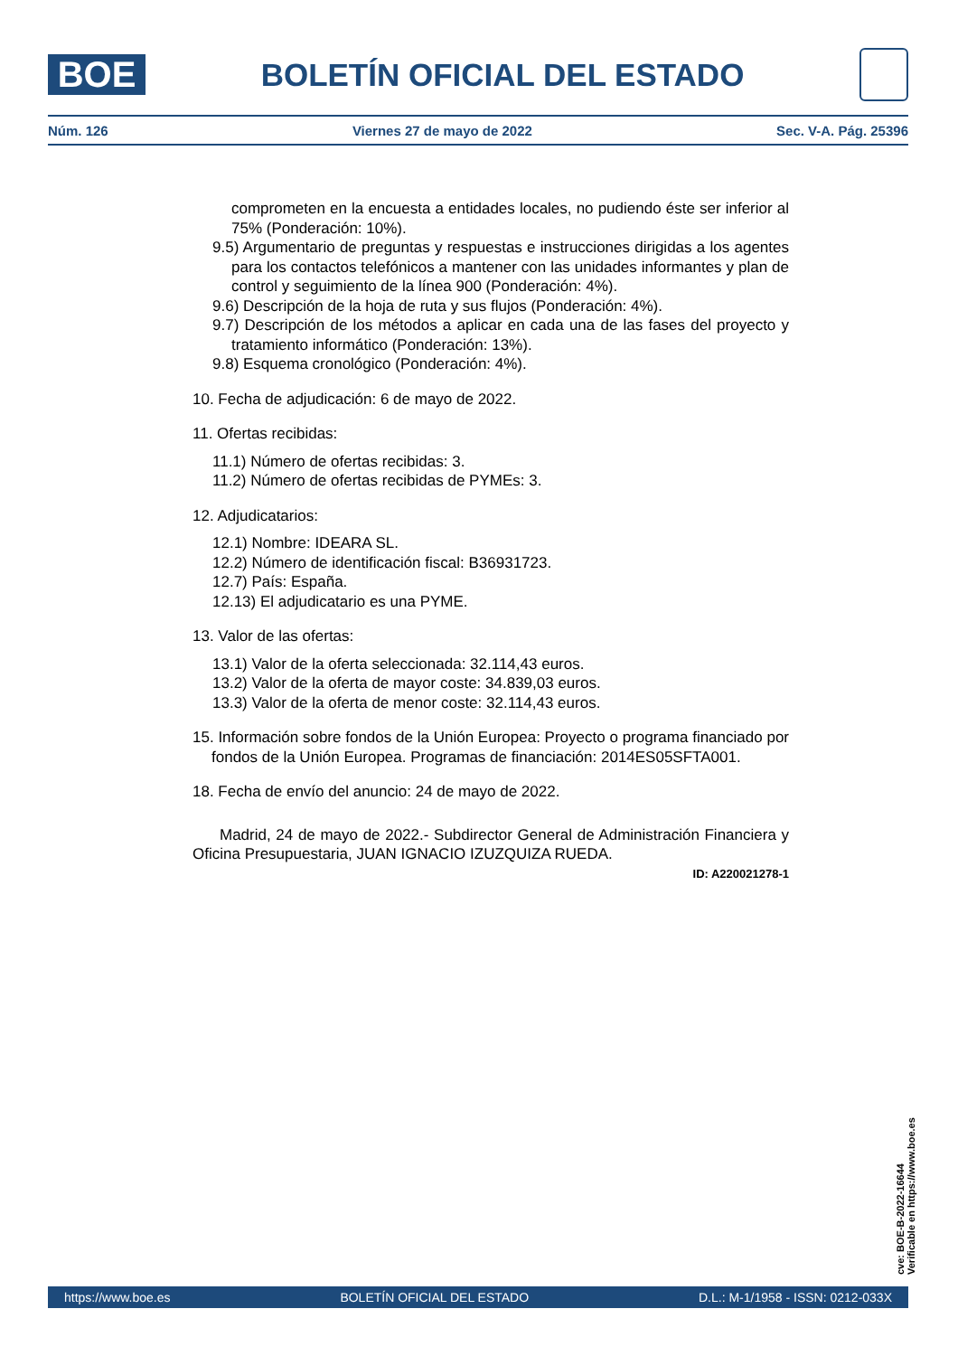BOE
BOLETÍN OFICIAL DEL ESTADO
Núm. 126 Viernes 27 de mayo de 2022 Sec. V-A. Pág. 25396
comprometen en la encuesta a entidades locales, no pudiendo éste ser inferior al 75% (Ponderación: 10%).
9.5) Argumentario de preguntas y respuestas e instrucciones dirigidas a los agentes para los contactos telefónicos a mantener con las unidades informantes y plan de control y seguimiento de la línea 900 (Ponderación: 4%).
9.6) Descripción de la hoja de ruta y sus flujos (Ponderación: 4%).
9.7) Descripción de los métodos a aplicar en cada una de las fases del proyecto y tratamiento informático (Ponderación: 13%).
9.8) Esquema cronológico (Ponderación: 4%).
10. Fecha de adjudicación: 6 de mayo de 2022.
11. Ofertas recibidas:
11.1) Número de ofertas recibidas: 3.
11.2) Número de ofertas recibidas de PYMEs: 3.
12. Adjudicatarios:
12.1) Nombre: IDEARA SL.
12.2) Número de identificación fiscal: B36931723.
12.7) País: España.
12.13) El adjudicatario es una PYME.
13. Valor de las ofertas:
13.1) Valor de la oferta seleccionada: 32.114,43 euros.
13.2) Valor de la oferta de mayor coste: 34.839,03 euros.
13.3) Valor de la oferta de menor coste: 32.114,43 euros.
15. Información sobre fondos de la Unión Europea: Proyecto o programa financiado por fondos de la Unión Europea. Programas de financiación: 2014ES05SFTA001.
18. Fecha de envío del anuncio: 24 de mayo de 2022.
Madrid, 24 de mayo de 2022.- Subdirector General de Administración Financiera y Oficina Presupuestaria, JUAN IGNACIO IZUZQUIZA RUEDA.
ID: A220021278-1
cve: BOE-B-2022-16644
Verificable en https://www.boe.es
https://www.boe.es BOLETÍN OFICIAL DEL ESTADO D.L.: M-1/1958 - ISSN: 0212-033X